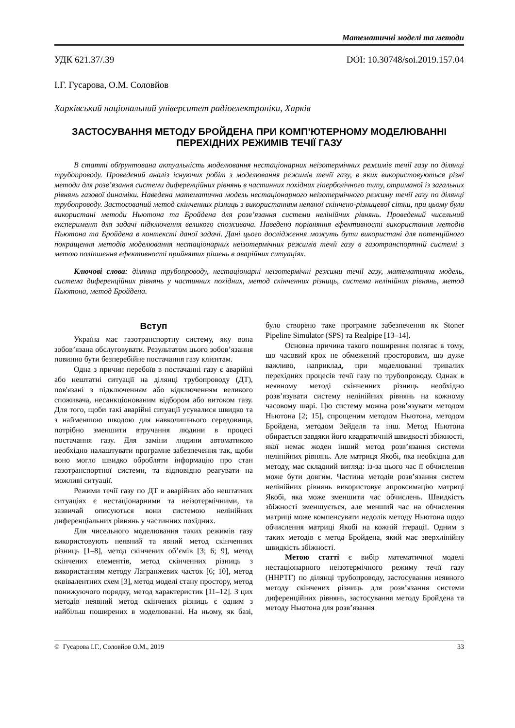Математичні моделі та методи
УДК 621.37/.39 DOI: 10.30748/soi.2019.157.04
І.Г. Гусарова, О.М. Соловйов
Харківський національний університет радіоелектроніки, Харків
ЗАСТОСУВАННЯ МЕТОДУ БРОЙДЕНА ПРИ КОМП’ЮТЕРНОМУ МОДЕЛЮВАННІ
ПЕРЕХІДНИХ РЕЖИМІВ ТЕЧІЇ ГАЗУ
В статті обґрунтована актуальність моделювання нестаціонарних неізотермічних режимів течії газу по ділянці трубопроводу. Проведений аналіз існуючих робіт з моделювання режимів течії газу, в яких використовуються різні методи для розв’язання системи диференційних рівнянь в частинних похідних гіперболічного типу, отриманої із загальних рівнянь газової динаміки. Наведена математична модель нестаціонарного неізотермічного режиму течії газу по ділянці трубопроводу. Застосований метод скінченних різниць з використанням неявної скінчено-різницевої сітки, при цьому були використані методи Ньютона та Бройдена для розв’язання системи нелінійних рівнянь. Проведений чисельний експеримент для задачі підключення великого споживача. Наведено порівняння ефективності використання методів Ньютона та Бройдена в контексті даної задачі. Дані цього дослідження можуть бути використані для потенційного покращення методів моделювання нестаціонарних неізотермічних режимів течії газу в газотранспортній системі з метою поліпшення ефективності прийнятих рішень в аварійних ситуаціях.
Ключові слова: ділянка трубопроводу, нестаціонарні неізотермічні режими течії газу, математична модель, система диференційних рівнянь у частинних похідних, метод скінченних різниць, система нелінійних рівнянь, метод Ньютона, метод Бройдена.
Вступ
Україна має газотранспортну систему, яку вона зобов’язана обслуговувати. Результатом цього зобов’язання повинно бути безперебійне постачання газу клієнтам.
Одна з причин перебоїв в постачанні газу є аварійні або нештатні ситуації на ділянці трубопроводу (ДТ), пов'язані з підключенням або відключенням великого споживача, несанкціонованим відбором або витоком газу. Для того, щоби такі аварійні ситуації усувалися швидко та з найменшою шкодою для навколишнього середовища, потрібно зменшити втручання людини в процесі постачання газу. Для заміни людини автоматикою необхідно налаштувати програмне забезпечення так, щоби воно могло швидко обробляти інформацію про стан газотранспортної системи, та відповідно реагувати на можливі ситуації.
Режими течії газу по ДТ в аварійних або нештатних ситуаціях є нестаціонарними та неізотермічними, та зазвичай описуються вони системою нелінійних диференціальних рівнянь у частинних похідних.
Для чисельного моделювання таких режимів газу використовують неявний та явний метод скінченних різниць [1–8], метод скінчених об’ємів [3; 6; 9], метод скінчених елементів, метод скінченних різниць з використанням методу Лагранжевих часток [6; 10], метод еквівалентних схем [3], метод моделі стану простору, метод понижуючого порядку, метод характеристик [11–12]. З цих методів неявний метод скінчених різниць є одним з найбільш поширених в моделюванні. На ньому, як базі, було створено таке програмне забезпечення як Stoner Pipeline Simulator (SPS) та Realpipe [13–14].
Основна причина такого поширення полягає в тому, що часовий крок не обмежений просторовим, що дуже важливо, наприклад, при моделюванні тривалих перехідних процесів течії газу по трубопроводу. Однак в неявному методі скінченних різниць необхідно розв’язувати систему нелінійних рівнянь на кожному часовому шарі. Цю систему можна розв’язувати методом Ньютона [2; 15], спрощеним методом Ньютона, методом Бройдена, методом Зейделя та інш. Метод Ньютона обирається завдяки його квадратичній швидкості збіжності, якої немає жоден інший метод розв’язання системи нелінійних рівнянь. Але матриця Якобі, яка необхідна для методу, має складний вигляд: із-за цього час її обчислення може бути довгим. Частина методів розв’язання систем нелінійних рівнянь використовує апроксимацію матриці Якобі, яка може зменшити час обчислень. Швидкість збіжності зменшується, але менший час на обчислення матриці може компенсувати недолік методу Ньютона щодо обчислення матриці Якобі на кожній ітерації. Одним з таких методів є метод Бройдена, який має зверхлінійну швидкість збіжності.
Метою статті є вибір математичної моделі нестаціонарного неізотермічного режиму течії газу (ННРТГ) по ділянці трубопроводу, застосування неявного методу скінчених різниць для розв’язання системи диференційних рівнянь, застосування методу Бройдена та методу Ньютона для розв’язання
© Гусарова І.Г., Соловйов О.М., 2019 33